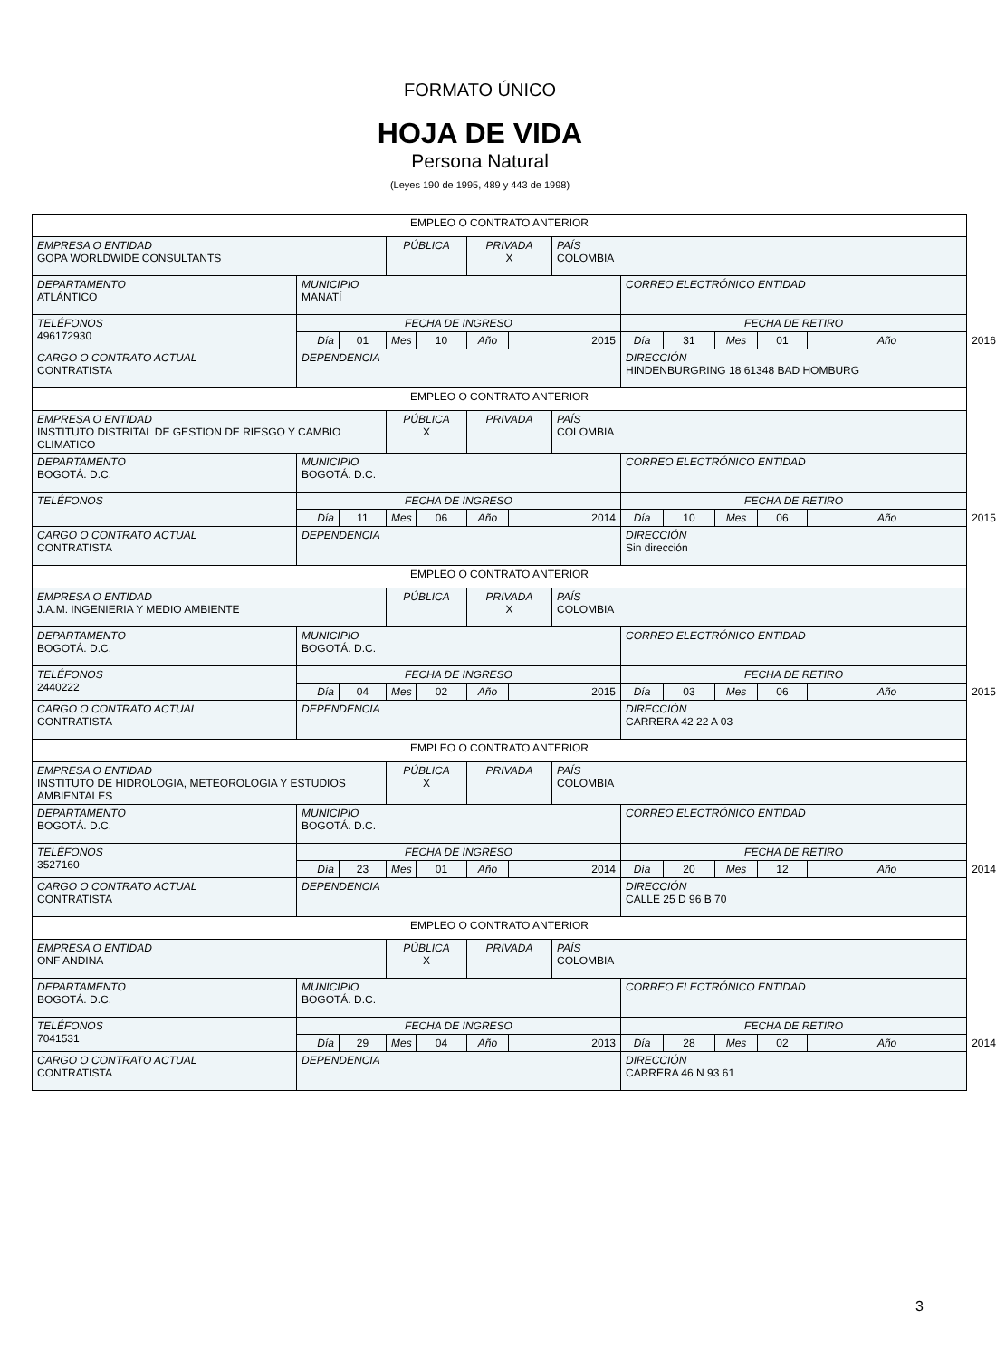FORMATO ÚNICO
HOJA DE VIDA
Persona Natural
(Leyes 190 de 1995, 489 y 443 de 1998)
| EMPLEO O CONTRATO ANTERIOR | | | | | | | | | | | | | |
| EMPRESA O ENTIDAD GOPA WORLDWIDE CONSULTANTS | | | PÚBLICA | | PRIVADA X | | PAÍS COLOMBIA | | | | | | |
| DEPARTAMENTO ATLÁNTICO | MUNICIPIO MANATÍ | | | | | | | CORREO ELECTRÓNICO ENTIDAD | | | | | |
| TELÉFONOS 496172930 | FECHA DE INGRESO | | | | | | | FECHA DE RETIRO | | | | | |
| | Día | 01 | Mes | 10 | Año | 2015 | | Día | 31 | Mes | 01 | Año | 2016 |
| CARGO O CONTRATO ACTUAL CONTRATISTA | DEPENDENCIA | | | | | | | DIRECCIÓN HINDENBURGRING 18 61348 BAD HOMBURG | | | | | |
| EMPLEO O CONTRATO ANTERIOR | | | | | | | | | | | | | |
| EMPRESA O ENTIDAD INSTITUTO DISTRITAL DE GESTION DE RIESGO Y CAMBIO CLIMATICO | | | PÚBLICA X | | PRIVADA | | PAÍS COLOMBIA | | | | | | |
| DEPARTAMENTO BOGOTÁ. D.C. | MUNICIPIO BOGOTÁ. D.C. | | | | | | | CORREO ELECTRÓNICO ENTIDAD | | | | | |
| TELÉFONOS | FECHA DE INGRESO | | | | | | | FECHA DE RETIRO | | | | | |
| | Día | 11 | Mes | 06 | Año | 2014 | | Día | 10 | Mes | 06 | Año | 2015 |
| CARGO O CONTRATO ACTUAL CONTRATISTA | DEPENDENCIA | | | | | | | DIRECCIÓN Sin dirección | | | | | |
| EMPLEO O CONTRATO ANTERIOR | | | | | | | | | | | | | |
| EMPRESA O ENTIDAD J.A.M. INGENIERIA Y MEDIO AMBIENTE | | | PÚBLICA | | PRIVADA X | | PAÍS COLOMBIA | | | | | | |
| DEPARTAMENTO BOGOTÁ. D.C. | MUNICIPIO BOGOTÁ. D.C. | | | | | | | CORREO ELECTRÓNICO ENTIDAD | | | | | |
| TELÉFONOS 2440222 | FECHA DE INGRESO | | | | | | | FECHA DE RETIRO | | | | | |
| | Día | 04 | Mes | 02 | Año | 2015 | | Día | 03 | Mes | 06 | Año | 2015 |
| CARGO O CONTRATO ACTUAL CONTRATISTA | DEPENDENCIA | | | | | | | DIRECCIÓN CARRERA 42 22 A 03 | | | | | |
| EMPLEO O CONTRATO ANTERIOR | | | | | | | | | | | | | |
| EMPRESA O ENTIDAD INSTITUTO DE HIDROLOGIA, METEOROLOGIA Y ESTUDIOS AMBIENTALES | | | PÚBLICA X | | PRIVADA | | PAÍS COLOMBIA | | | | | | |
| DEPARTAMENTO BOGOTÁ. D.C. | MUNICIPIO BOGOTÁ. D.C. | | | | | | | CORREO ELECTRÓNICO ENTIDAD | | | | | |
| TELÉFONOS 3527160 | FECHA DE INGRESO | | | | | | | FECHA DE RETIRO | | | | | |
| | Día | 23 | Mes | 01 | Año | 2014 | | Día | 20 | Mes | 12 | Año | 2014 |
| CARGO O CONTRATO ACTUAL CONTRATISTA | DEPENDENCIA | | | | | | | DIRECCIÓN CALLE 25 D 96 B 70 | | | | | |
| EMPLEO O CONTRATO ANTERIOR | | | | | | | | | | | | | |
| EMPRESA O ENTIDAD ONF ANDINA | | | PÚBLICA X | | PRIVADA | | PAÍS COLOMBIA | | | | | | |
| DEPARTAMENTO BOGOTÁ. D.C. | MUNICIPIO BOGOTÁ. D.C. | | | | | | | CORREO ELECTRÓNICO ENTIDAD | | | | | |
| TELÉFONOS 7041531 | FECHA DE INGRESO | | | | | | | FECHA DE RETIRO | | | | | |
| | Día | 29 | Mes | 04 | Año | 2013 | | Día | 28 | Mes | 02 | Año | 2014 |
| CARGO O CONTRATO ACTUAL CONTRATISTA | DEPENDENCIA | | | | | | | DIRECCIÓN CARRERA 46 N 93 61 | | | | | |
3